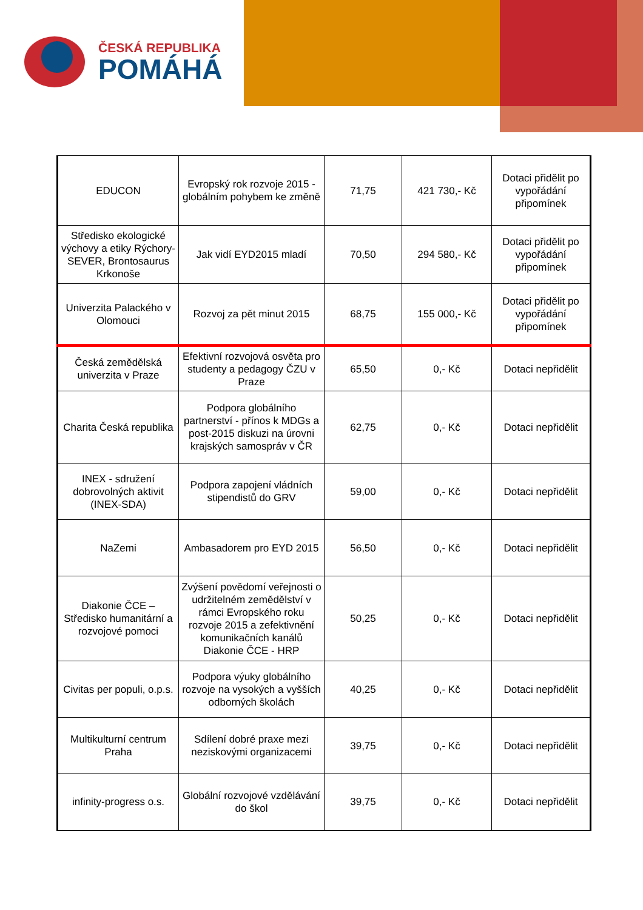ČESKÁ REPUBLIKA
POMÁHÁ
| EDUCON | Evropský rok rozvoje 2015 - globálním pohybem ke změně | 71,75 | 421 730,- Kč | Dotaci přidělit po vypořádání připomínek |
| Středisko ekologické výchovy a etiky Rýchory-SEVER, Brontosaurus Krkonoše | Jak vidí EYD2015 mladí | 70,50 | 294 580,- Kč | Dotaci přidělit po vypořádání připomínek |
| Univerzita Palackého v Olomouci | Rozvoj za pět minut 2015 | 68,75 | 155 000,- Kč | Dotaci přidělit po vypořádání připomínek |
| Česká zemědělská univerzita v Praze | Efektivní rozvojová osvěta pro studenty a pedagogy ČZU v Praze | 65,50 | 0,- Kč | Dotaci nepřidělit |
| Charita Česká republika | Podpora globálního partnerství - přínos k MDGs a post-2015 diskuzi na úrovni krajských samospráv v ČR | 62,75 | 0,- Kč | Dotaci nepřidělit |
| INEX - sdružení dobrovolných aktivit (INEX-SDA) | Podpora zapojení vládních stipendistů do GRV | 59,00 | 0,- Kč | Dotaci nepřidělit |
| NaZemi | Ambasadorem pro EYD 2015 | 56,50 | 0,- Kč | Dotaci nepřidělit |
| Diakonie ČCE – Středisko humanitární a rozvojové pomoci | Zvýšení povědomí veřejnosti o udržitelném zemědělství v rámci Evropského roku rozvoje 2015 a zefektivnění komunikačních kanálů Diakonie ČCE - HRP | 50,25 | 0,- Kč | Dotaci nepřidělit |
| Civitas per populi, o.p.s. | Podpora výuky globálního rozvoje na vysokých a vyšších odborných školách | 40,25 | 0,- Kč | Dotaci nepřidělit |
| Multikulturní centrum Praha | Sdílení dobré praxe mezi neziskovými organizacemi | 39,75 | 0,- Kč | Dotaci nepřidělit |
| infinity-progress o.s. | Globální rozvojové vzdělávání do škol | 39,75 | 0,- Kč | Dotaci nepřidělit |